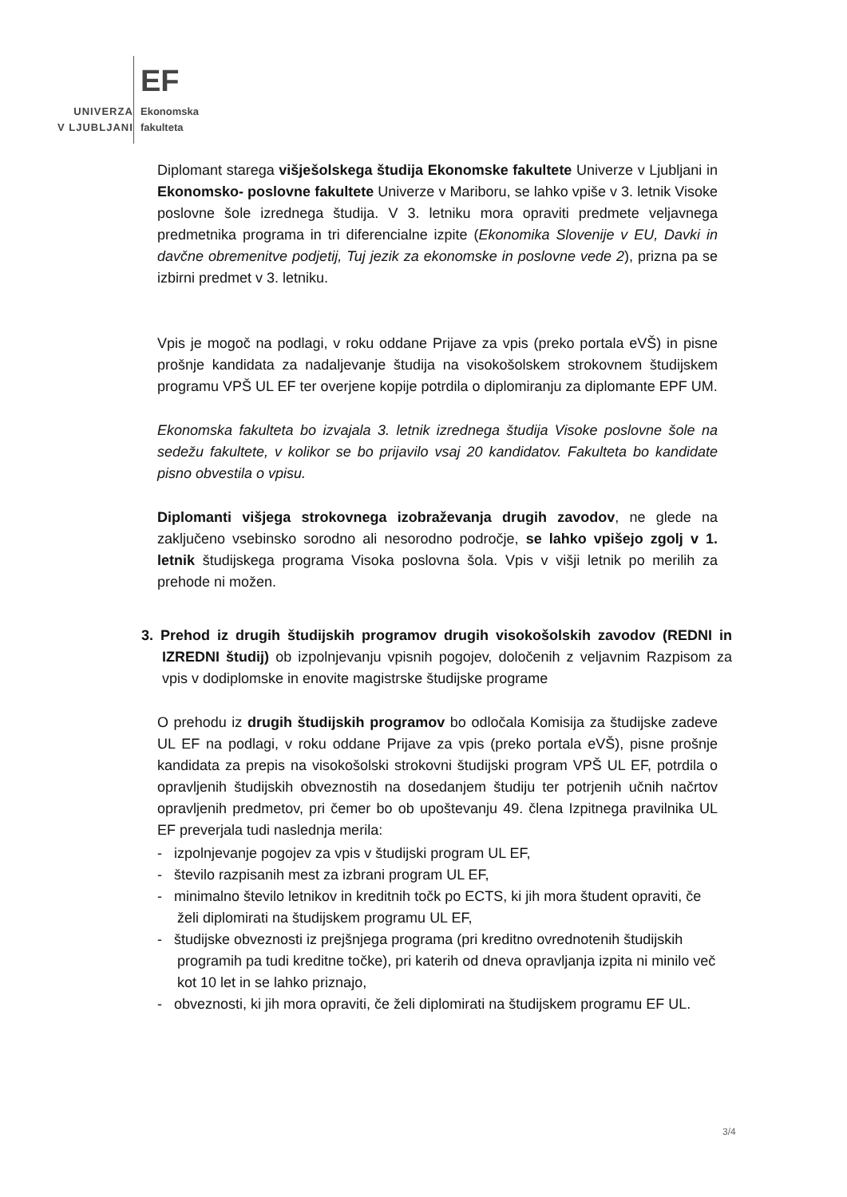EF
UNIVERZA
V LJUBLJANI
Ekonomska
fakulteta
Diplomant starega višješolskega študija Ekonomske fakultete Univerze v Ljubljani in Ekonomsko- poslovne fakultete Univerze v Mariboru, se lahko vpiše v 3. letnik Visoke poslovne šole izrednega študija. V 3. letniku mora opraviti predmete veljavnega predmetnika programa in tri diferencialne izpite (Ekonomika Slovenije v EU, Davki in davčne obremenitve podjetij, Tuj jezik za ekonomske in poslovne vede 2), prizna pa se izbirni predmet v 3. letniku.
Vpis je mogoč na podlagi, v roku oddane Prijave za vpis (preko portala eVŠ) in pisne prošnje kandidata za nadaljevanje študija na visokošolskem strokovnem študijskem programu VPŠ UL EF ter overjene kopije potrdila o diplomiranju za diplomante EPF UM.
Ekonomska fakulteta bo izvajala 3. letnik izrednega študija Visoke poslovne šole na sedežu fakultete, v kolikor se bo prijavilo vsaj 20 kandidatov. Fakulteta bo kandidate pisno obvestila o vpisu.
Diplomanti višjega strokovnega izobraževanja drugih zavodov, ne glede na zaključeno vsebinsko sorodno ali nesorodno področje, se lahko vpišejo zgolj v 1. letnik študijskega programa Visoka poslovna šola. Vpis v višji letnik po merilih za prehode ni možen.
3. Prehod iz drugih študijskih programov drugih visokošolskih zavodov (REDNI in IZREDNI študij) ob izpolnjevanju vpisnih pogojev, določenih z veljavnim Razpisom za vpis v dodiplomske in enovite magistrske študijske programe
O prehodu iz drugih študijskih programov bo odločala Komisija za študijske zadeve UL EF na podlagi, v roku oddane Prijave za vpis (preko portala eVŠ), pisne prošnje kandidata za prepis na visokošolski strokovni študijski program VPŠ UL EF, potrdila o opravljenih študijskih obveznostih na dosedanjem študiju ter potrjenih učnih načrtov opravljenih predmetov, pri čemer bo ob upoštevanju 49. člena Izpitnega pravilnika UL EF preverjala tudi naslednja merila:
- izpolnjevanje pogojev za vpis v študijski program UL EF,
- število razpisanih mest za izbrani program UL EF,
- minimalno število letnikov in kreditnih točk po ECTS, ki jih mora študent opraviti, če želi diplomirati na študijskem programu UL EF,
- študijske obveznosti iz prejšnjega programa (pri kreditno ovrednotenih študijskih programih pa tudi kreditne točke), pri katerih od dneva opravljanja izpita ni minilo več kot 10 let in se lahko priznajo,
- obveznosti, ki jih mora opraviti, če želi diplomirati na študijskem programu EF UL.
3/4